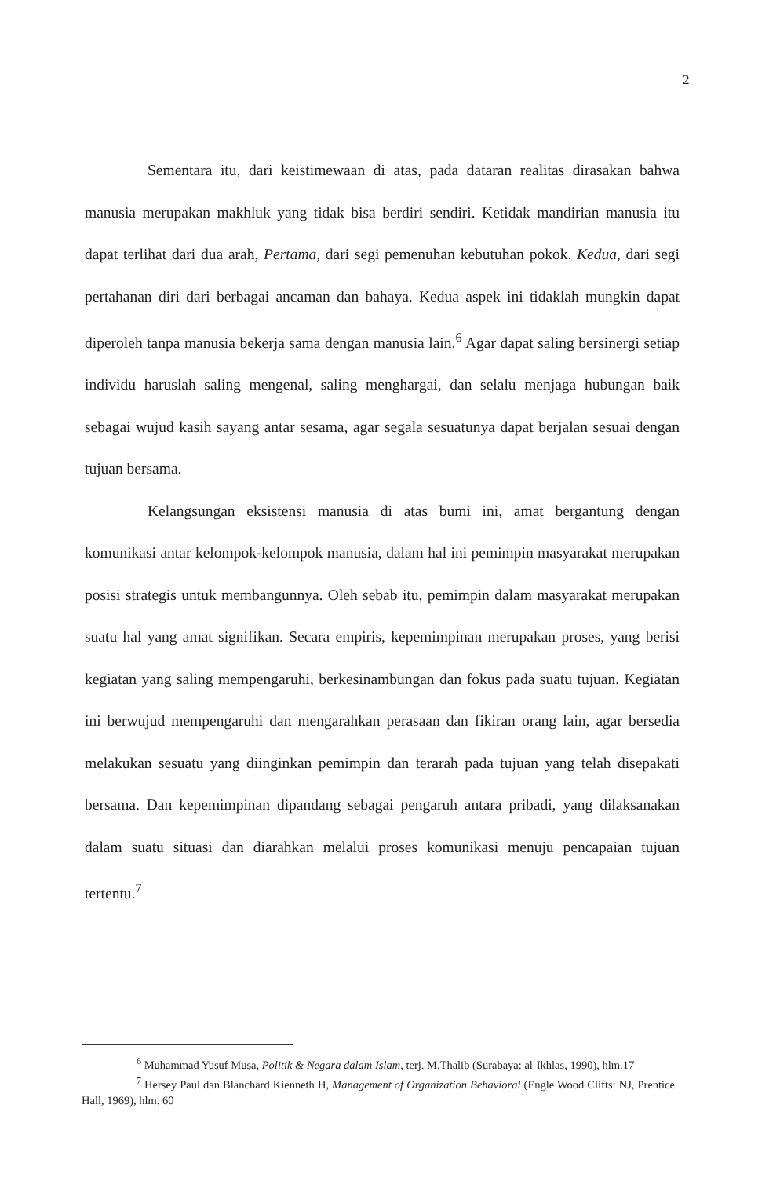2
Sementara itu, dari keistimewaan di atas, pada dataran realitas dirasakan bahwa manusia merupakan makhluk yang tidak bisa berdiri sendiri. Ketidak mandirian manusia itu dapat terlihat dari dua arah, Pertama, dari segi pemenuhan kebutuhan pokok. Kedua, dari segi pertahanan diri dari berbagai ancaman dan bahaya. Kedua aspek ini tidaklah mungkin dapat diperoleh tanpa manusia bekerja sama dengan manusia lain.<sup>6</sup> Agar dapat saling bersinergi setiap individu haruslah saling mengenal, saling menghargai, dan selalu menjaga hubungan baik sebagai wujud kasih sayang antar sesama, agar segala sesuatunya dapat berjalan sesuai dengan tujuan bersama.
Kelangsungan eksistensi manusia di atas bumi ini, amat bergantung dengan komunikasi antar kelompok-kelompok manusia, dalam hal ini pemimpin masyarakat merupakan posisi strategis untuk membangunnya. Oleh sebab itu, pemimpin dalam masyarakat merupakan suatu hal yang amat signifikan. Secara empiris, kepemimpinan merupakan proses, yang berisi kegiatan yang saling mempengaruhi, berkesinambungan dan fokus pada suatu tujuan. Kegiatan ini berwujud mempengaruhi dan mengarahkan perasaan dan fikiran orang lain, agar bersedia melakukan sesuatu yang diinginkan pemimpin dan terarah pada tujuan yang telah disepakati bersama. Dan kepemimpinan dipandang sebagai pengaruh antara pribadi, yang dilaksanakan dalam suatu situasi dan diarahkan melalui proses komunikasi menuju pencapaian tujuan tertentu.<sup>7</sup>
<sup>6</sup> Muhammad Yusuf Musa, Politik & Negara dalam Islam, terj. M.Thalib (Surabaya: al-Ikhlas, 1990), hlm.17
<sup>7</sup> Hersey Paul dan Blanchard Kienneth H, Management of Organization Behavioral (Engle Wood Clifts: NJ, Prentice Hall, 1969), hlm. 60